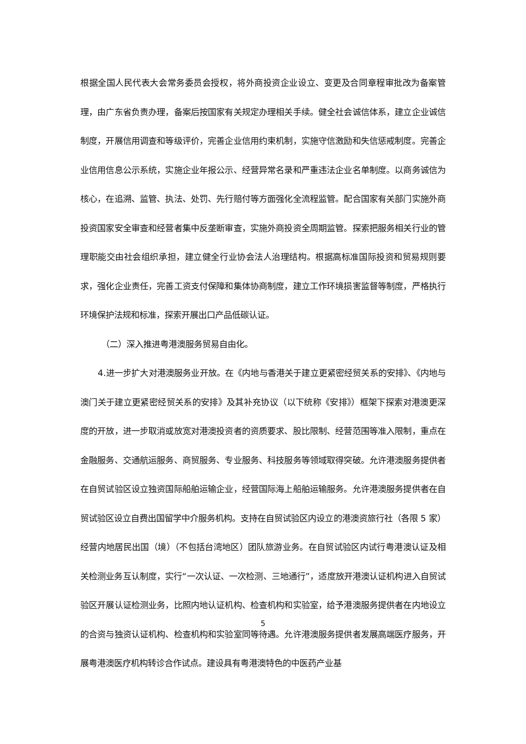根据全国人民代表大会常务委员会授权，将外商投资企业设立、变更及合同章程审批改为备案管理，由广东省负责办理，备案后按国家有关规定办理相关手续。健全社会诚信体系，建立企业诚信制度，开展信用调查和等级评价，完善企业信用约束机制，实施守信激励和失信惩戒制度。完善企业信用信息公示系统，实施企业年报公示、经营异常名录和严重违法企业名单制度。以商务诚信为核心，在追溯、监管、执法、处罚、先行赔付等方面强化全流程监管。配合国家有关部门实施外商投资国家安全审查和经营者集中反垄断审查，实施外商投资全周期监管。探索把服务相关行业的管理职能交由社会组织承担，建立健全行业协会法人治理结构。根据高标准国际投资和贸易规则要求，强化企业责任，完善工资支付保障和集体协商制度，建立工作环境损害监督等制度，严格执行环境保护法规和标准，探索开展出口产品低碳认证。
（二）深入推进粤港澳服务贸易自由化。
4.进一步扩大对港澳服务业开放。在《内地与香港关于建立更紧密经贸关系的安排》、《内地与澳门关于建立更紧密经贸关系的安排》及其补充协议（以下统称《安排》）框架下探索对港澳更深度的开放，进一步取消或放宽对港澳投资者的资质要求、股比限制、经营范围等准入限制，重点在金融服务、交通航运服务、商贸服务、专业服务、科技服务等领域取得突破。允许港澳服务提供者在自贸试验区设立独资国际船舶运输企业，经营国际海上船舶运输服务。允许港澳服务提供者在自贸试验区设立自费出国留学中介服务机构。支持在自贸试验区内设立的港澳资旅行社（各限 5 家）经营内地居民出国（境）（不包括台湾地区）团队旅游业务。在自贸试验区内试行粤港澳认证及相关检测业务互认制度，实行“一次认证、一次检测、三地通行”，适度放开港澳认证机构进入自贸试验区开展认证检测业务，比照内地认证机构、检查机构和实验室，给予港澳服务提供者在内地设立的合资与独资认证机构、检查机构和实验室同等待遇。允许港澳服务提供者发展高端医疗服务，开展粤港澳医疗机构转诊合作试点。建设具有粤港澳特色的中医药产业基
5